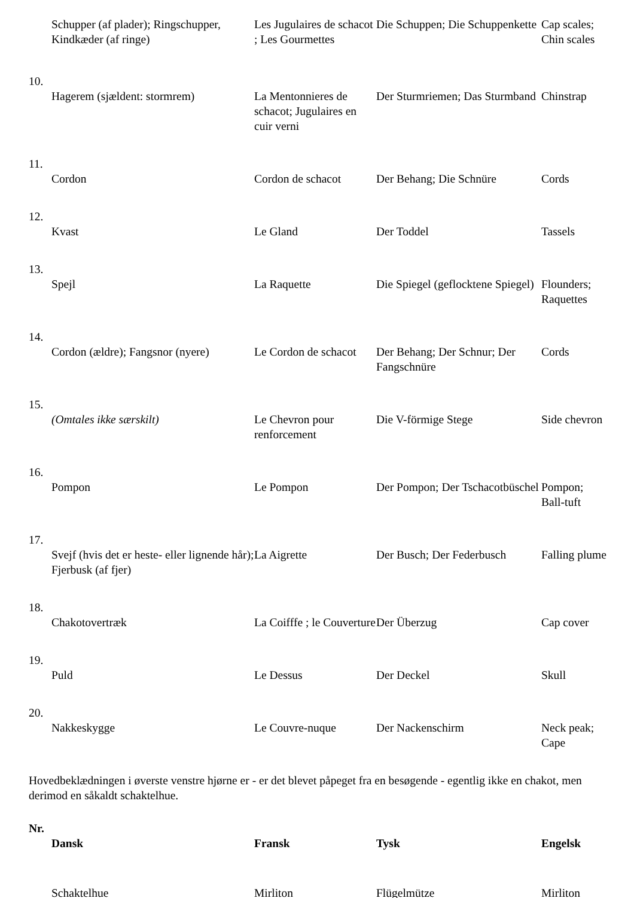| | Schupper (af plader); Ringschupper, Kindkæder (af ringe) | Les Jugulaires de schacot ; Les Gourmettes | Die Schuppen; Die Schuppenkette | Cap scales; Chin scales |
| 10. | | | | |
| | Hagerem (sjældent: stormrem) | La Mentonnieres de schacot; Jugulaires en cuir verni | Der Sturmriemen; Das Sturmband | Chinstrap |
| 11. | | | | |
| | Cordon | Cordon de schacot | Der Behang; Die Schnüre | Cords |
| 12. | | | | |
| | Kvast | Le Gland | Der Toddel | Tassels |
| 13. | | | | |
| | Spejl | La Raquette | Die Spiegel (geflocktene Spiegel) | Flounders; Raquettes |
| 14. | | | | |
| | Cordon (ældre); Fangsnor (nyere) | Le Cordon de schacot | Der Behang; Der Schnur; Der Fangschnüre | Cords |
| 15. | | | | |
| | (Omtales ikke særskilt) | Le Chevron pour renforcement | Die V-förmige Stege | Side chevron |
| 16. | | | | |
| | Pompon | Le Pompon | Der Pompon; Der Tschacotbüschel | Pompon; Ball-tuft |
| 17. | | | | |
| | Svejf (hvis det er heste- eller lignende hår); Fjerbusk (af fjer) | La Aigrette | Der Busch; Der Federbusch | Falling plume |
| 18. | | | | |
| | Chakotovertræk | La Coifffe ; le Couverture | Der Überzug | Cap cover |
| 19. | | | | |
| | Puld | Le Dessus | Der Deckel | Skull |
| 20. | | | | |
| | Nakkeskygge | Le Couvre-nuque | Der Nackenschirm | Neck peak; Cape |
Hovedbeklædningen i øverste venstre hjørne er - er det blevet påpeget fra en besøgende - egentlig ikke en chakot, men derimod en såkaldt schaktelhue.
| Nr. | | | | |
| --- | --- | --- | --- | --- |
| | Dansk | Fransk | Tysk | Engelsk |
| | Schaktelhue | Mirliton | Flügelmütze | Mirliton |